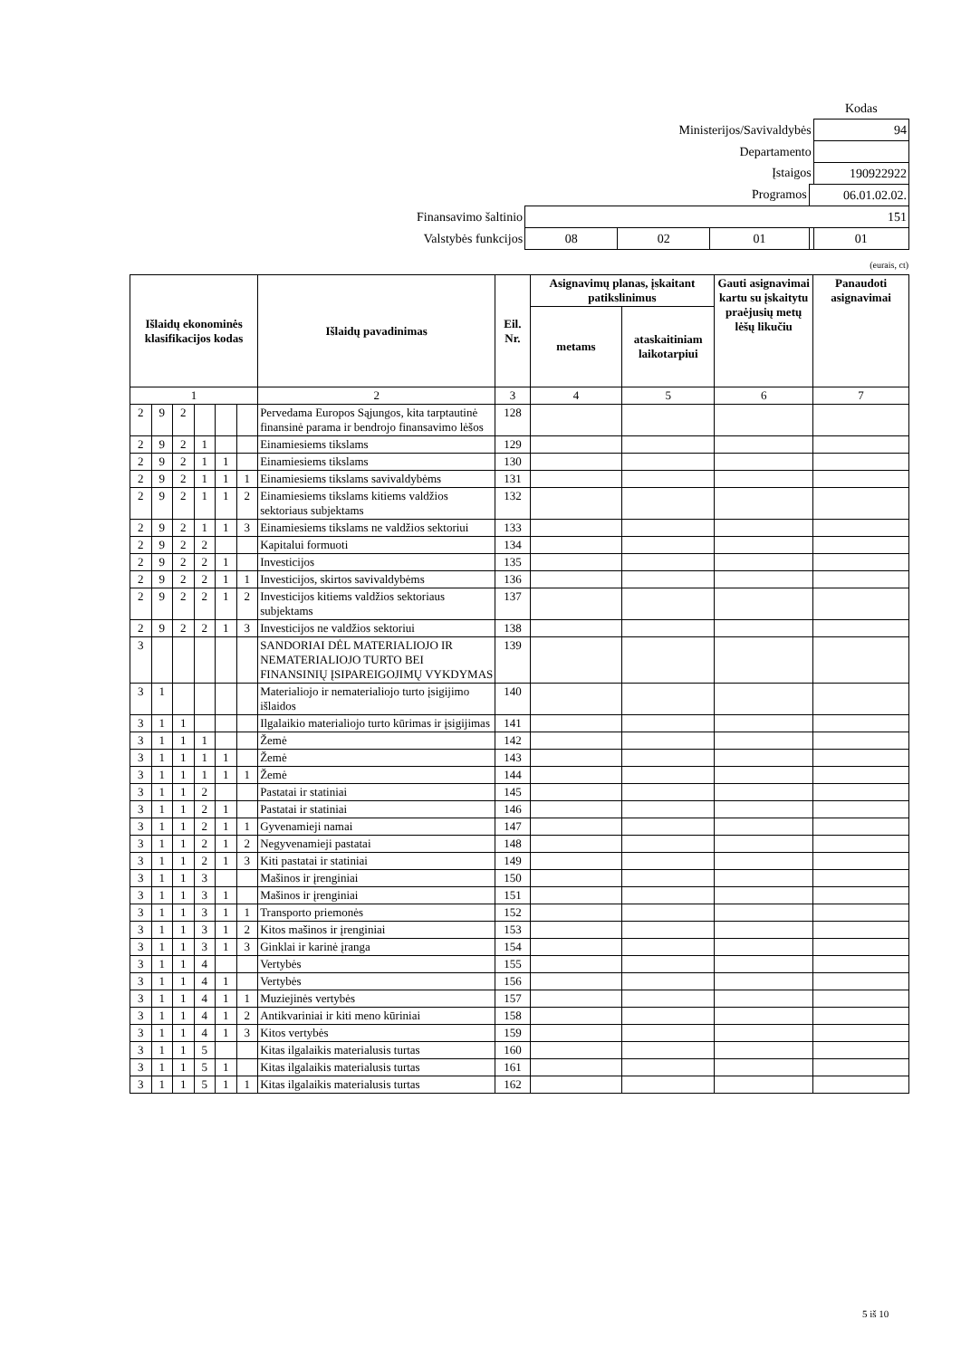| | | | | | Kodas |
| Ministerijos/Savivaldybės | | | | | 94 |
| Departamento | | | | | |
| Įstaigos | | | | | 190922922 |
| Programos | | | | 06.01.02.02. | |
| Finansavimo šaltinio | 151 | | | | |
| Valstybės funkcijos | 08 | 02 | 01 | | 01 |
(eurais, ct)
| Išlaidų ekonominės klasifikacijos kodas | | | | | | Išlaidų pavadinimas | Eil. Nr. | Asignavimų planas, įskaitant patikslinimus | | Gauti asignavimai kartu su įskaitytu praėjusių metų lėšų likučiu | Panaudoti asignavimai |
| --- | --- | --- | --- | --- | --- | --- | --- | --- | --- | --- | --- |
| | | | | | | | | metams | ataskaitiniam laikotarpiui | | |
| 1 | | | | | | 2 | 3 | 4 | 5 | 6 | 7 |
| 2 | 9 | 2 | | | | Pervedama Europos Sąjungos, kita tarptautinė finansinė parama ir bendrojo finansavimo lėšos | 128 | | | | |
| 2 | 9 | 2 | 1 | | | Einamiesiems tikslams | 129 | | | | |
| 2 | 9 | 2 | 1 | 1 | | Einamiesiems tikslams | 130 | | | | |
| 2 | 9 | 2 | 1 | 1 | 1 | Einamiesiems tikslams savivaldybėms | 131 | | | | |
| 2 | 9 | 2 | 1 | 1 | 2 | Einamiesiems tikslams kitiems valdžios sektoriaus subjektams | 132 | | | | |
| 2 | 9 | 2 | 1 | 1 | 3 | Einamiesiems tikslams ne valdžios sektoriui | 133 | | | | |
| 2 | 9 | 2 | 2 | | | Kapitalui formuoti | 134 | | | | |
| 2 | 9 | 2 | 2 | 1 | | Investicijos | 135 | | | | |
| 2 | 9 | 2 | 2 | 1 | 1 | Investicijos, skirtos savivaldybėms | 136 | | | | |
| 2 | 9 | 2 | 2 | 1 | 2 | Investicijos kitiems valdžios sektoriaus subjektams | 137 | | | | |
| 2 | 9 | 2 | 2 | 1 | 3 | Investicijos ne valdžios sektoriui | 138 | | | | |
| 3 | | | | | | SANDORIAI DĖL MATERIALIOJO IR NEMATERIALIOJO TURTO BEI FINANSINIŲ ĮSIPAREIGOJIMŲ VYKDYMAS | 139 | | | | |
| 3 | 1 | | | | | Materialiojo ir nematerialiojo turto įsigijimo išlaidos | 140 | | | | |
| 3 | 1 | 1 | | | | Ilgalaikio materialiojo turto kūrimas ir įsigijimas | 141 | | | | |
| 3 | 1 | 1 | 1 | | | Žemė | 142 | | | | |
| 3 | 1 | 1 | 1 | 1 | | Žemė | 143 | | | | |
| 3 | 1 | 1 | 1 | 1 | 1 | Žemė | 144 | | | | |
| 3 | 1 | 1 | 2 | | | Pastatai ir statiniai | 145 | | | | |
| 3 | 1 | 1 | 2 | 1 | | Pastatai ir statiniai | 146 | | | | |
| 3 | 1 | 1 | 2 | 1 | 1 | Gyvenamieji namai | 147 | | | | |
| 3 | 1 | 1 | 2 | 1 | 2 | Negyvenamieji pastatai | 148 | | | | |
| 3 | 1 | 1 | 2 | 1 | 3 | Kiti pastatai ir statiniai | 149 | | | | |
| 3 | 1 | 1 | 3 | | | Mašinos ir įrenginiai | 150 | | | | |
| 3 | 1 | 1 | 3 | 1 | | Mašinos ir įrenginiai | 151 | | | | |
| 3 | 1 | 1 | 3 | 1 | 1 | Transporto priemonės | 152 | | | | |
| 3 | 1 | 1 | 3 | 1 | 2 | Kitos mašinos ir įrenginiai | 153 | | | | |
| 3 | 1 | 1 | 3 | 1 | 3 | Ginklai ir karinė įranga | 154 | | | | |
| 3 | 1 | 1 | 4 | | | Vertybės | 155 | | | | |
| 3 | 1 | 1 | 4 | 1 | | Vertybės | 156 | | | | |
| 3 | 1 | 1 | 4 | 1 | 1 | Muziejinės vertybės | 157 | | | | |
| 3 | 1 | 1 | 4 | 1 | 2 | Antikvariniai ir kiti meno kūriniai | 158 | | | | |
| 3 | 1 | 1 | 4 | 1 | 3 | Kitos vertybės | 159 | | | | |
| 3 | 1 | 1 | 5 | | | Kitas ilgalaikis materialusis turtas | 160 | | | | |
| 3 | 1 | 1 | 5 | 1 | | Kitas ilgalaikis materialusis turtas | 161 | | | | |
| 3 | 1 | 1 | 5 | 1 | 1 | Kitas ilgalaikis materialusis turtas | 162 | | | | |
5 iš 10